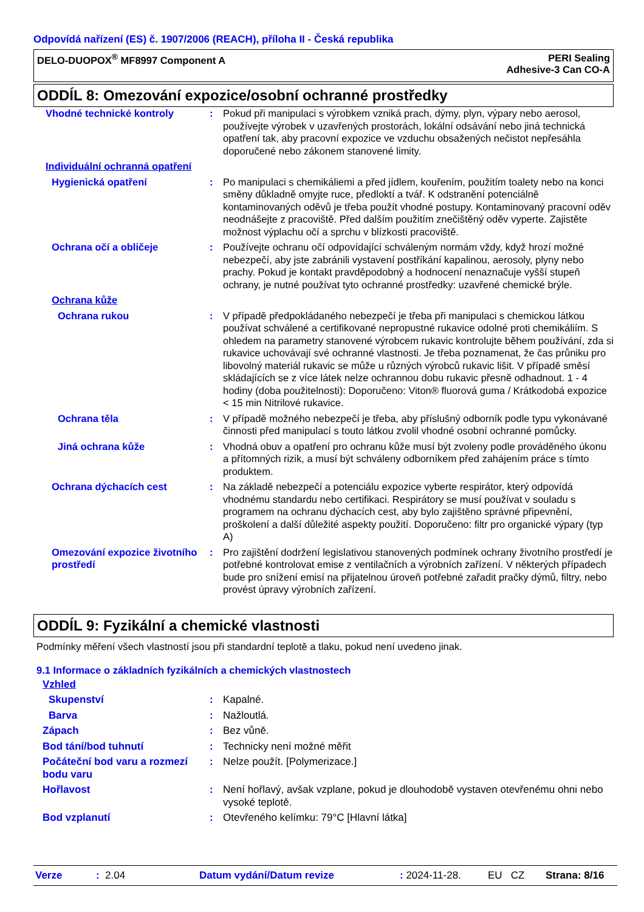Odpovídá nařízení (ES) č. 1907/2006 (REACH), příloha II - Česká republika
DELO-DUOPOX<sup>®</sup> MF8997 Component A
PERI Sealing
Adhesive-3 Can CO-A
ODDÍL 8: Omezování expozice/osobní ochranné prostředky
| Vhodné technické kontroly | : | Pokud při manipulaci s výrobkem vzniká prach, dýmy, plyn, výpary nebo aerosol, používejte výrobek v uzavřených prostorách, lokální odsávání nebo jiná technická opatření tak, aby pracovní expozice ve vzduchu obsažených nečistot nepřesáhla doporučené nebo zákonem stanovené limity. |
| Individuální ochranná opatření | | |
| Hygienická opatření | : | Po manipulaci s chemikáliemi a před jídlem, kouřením, použitím toalety nebo na konci směny důkladně omyjte ruce, předloktí a tvář. K odstranění potenciálně kontaminovaných oděvů je třeba použít vhodné postupy. Kontaminovaný pracovní oděv neodnášejte z pracoviště. Před dalším použitím znečištěný oděv vyperte. Zajistěte možnost výplachu očí a sprchu v blízkosti pracoviště. |
| Ochrana očí a obličeje | : | Používejte ochranu očí odpovídající schváleným normám vždy, když hrozí možné nebezpečí, aby jste zabránili vystavení postříkání kapalinou, aerosoly, plyny nebo prachy. Pokud je kontakt pravděpodobný a hodnocení nenaznačuje vyšší stupeň ochrany, je nutné používat tyto ochranné prostředky: uzavřené chemické brýle. |
| Ochrana kůže | | |
| Ochrana rukou | : | V případě předpokládaného nebezpečí je třeba při manipulaci s chemickou látkou používat schválené a certifikované nepropustné rukavice odolné proti chemikáliím. S ohledem na parametry stanovené výrobcem rukavic kontrolujte během používání, zda si rukavice uchovávají své ochranné vlastnosti. Je třeba poznamenat, že čas průniku pro libovolný materiál rukavic se může u různých výrobců rukavic lišit. V případě směsí skládajících se z více látek nelze ochrannou dobu rukavic přesně odhadnout. 1 - 4 hodiny (doba použitelnosti): Doporučeno: Viton® fluorová guma / Krátkodobá expozice < 15 min Nitrilové rukavice. |
| Ochrana těla | : | V případě možného nebezpečí je třeba, aby příslušný odborník podle typu vykonávané činnosti před manipulací s touto látkou zvolil vhodné osobní ochranné pomůcky. |
| Jiná ochrana kůže | : | Vhodná obuv a opatření pro ochranu kůže musí být zvoleny podle prováděného úkonu a přítomných rizik, a musí být schváleny odborníkem před zahájením práce s tímto produktem. |
| Ochrana dýchacích cest | : | Na základě nebezpečí a potenciálu expozice vyberte respirátor, který odpovídá vhodnému standardu nebo certifikaci. Respirátory se musí používat v souladu s programem na ochranu dýchacích cest, aby bylo zajištěno správné připevnění, proškolení a další důležité aspekty použití. Doporučeno: filtr pro organické výpary (typ A) |
| Omezování expozice životního prostředí | : | Pro zajištění dodržení legislativou stanovených podmínek ochrany životního prostředí je potřebné kontrolovat emise z ventilačních a výrobních zařízení. V některých případech bude pro snížení emisí na přijatelnou úroveň potřebné zařadit pračky dýmů, filtry, nebo provést úpravy výrobních zařízení. |
ODDÍL 9: Fyzikální a chemické vlastnosti
Podmínky měření všech vlastností jsou při standardní teplotě a tlaku, pokud není uvedeno jinak.
9.1 Informace o základních fyzikálních a chemických vlastnostech
| Vzhled | | |
| Skupenství | : | Kapalné. |
| Barva | : | Nažloutlá. |
| Zápach | : | Bez vůně. |
| Bod tání/bod tuhnutí | : | Technicky není možné měřit |
| Počáteční bod varu a rozmezí bodu varu | : | Nelze použít. [Polymerizace.] |
| Hořlavost | : | Není hořlavý, avšak vzplane, pokud je dlouhodobě vystaven otevřenému ohni nebo vysoké teplotě. |
| Bod vzplanutí | : | Otevřeného kelímku: 79°C [Hlavní látka] |
Verze: 2.04 Datum vydání/Datum revize: 2024-11-28. EU CZ Strana: 8/16